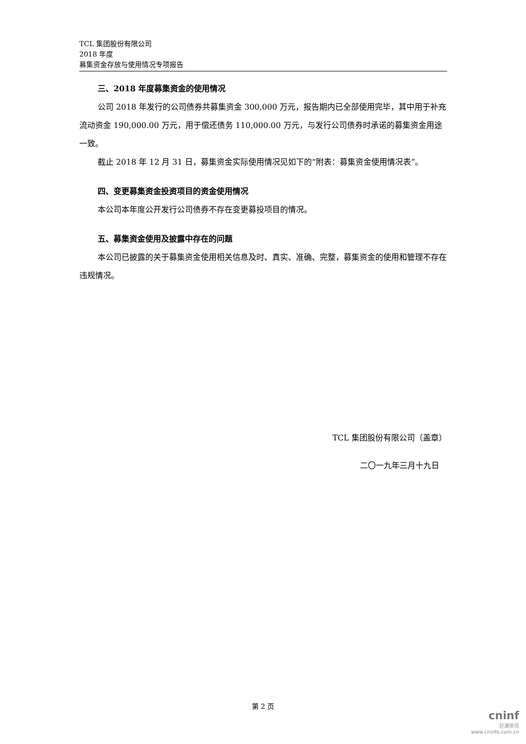TCL 集团股份有限公司
2018 年度
募集资金存放与使用情况专项报告
三、2018 年度募集资金的使用情况
公司 2018 年发行的公司债券共募集资金 300,000 万元，报告期内已全部使用完毕，其中用于补充流动资金 190,000.00 万元，用于偿还债务 110,000.00 万元，与发行公司债券时承诺的募集资金用途一致。
截止 2018 年 12 月 31 日，募集资金实际使用情况见如下的“附表：募集资金使用情况表”。
四、变更募集资金投资项目的资金使用情况
本公司本年度公开发行公司债券不存在变更募投项目的情况。
五、募集资金使用及披露中存在的问题
本公司已披露的关于募集资金使用相关信息及时、真实、准确、完整，募集资金的使用和管理不存在违规情况。
TCL 集团股份有限公司（盖章）
二〇一九年三月十九日
第 2 页
cninf
巨潮资讯
www.cninfo.com.cn